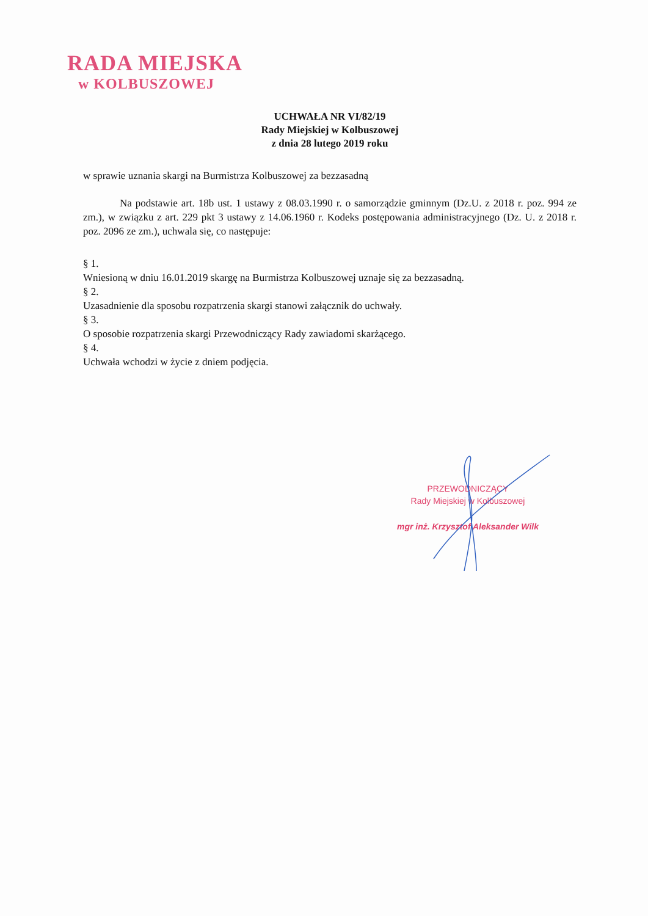RADA MIEJSKA
w KOLBUSZOWEJ
UCHWAŁA NR VI/82/19
Rady Miejskiej w Kolbuszowej
z dnia 28 lutego 2019 roku
w sprawie uznania skargi na Burmistrza Kolbuszowej za bezzasadną
Na podstawie art. 18b ust. 1 ustawy z 08.03.1990 r. o samorządzie gminnym (Dz.U. z 2018 r. poz. 994 ze zm.), w związku z art. 229 pkt 3 ustawy z 14.06.1960 r. Kodeks postępowania administracyjnego (Dz. U. z 2018 r. poz. 2096 ze zm.), uchwala się, co następuje:
§ 1.
Wniesioną w dniu 16.01.2019 skargę na Burmistrza Kolbuszowej uznaje się za bezzasadną.
§ 2.
Uzasadnienie dla sposobu rozpatrzenia skargi stanowi załącznik do uchwały.
§ 3.
O sposobie rozpatrzenia skargi Przewodniczący Rady zawiadomi skarżącego.
§ 4.
Uchwała wchodzi w życie z dniem podjęcia.
PRZEWODNICZĄCY
Rady Miejskiej w Kolbuszowej
mgr inż. Krzysztof Aleksander Wilk